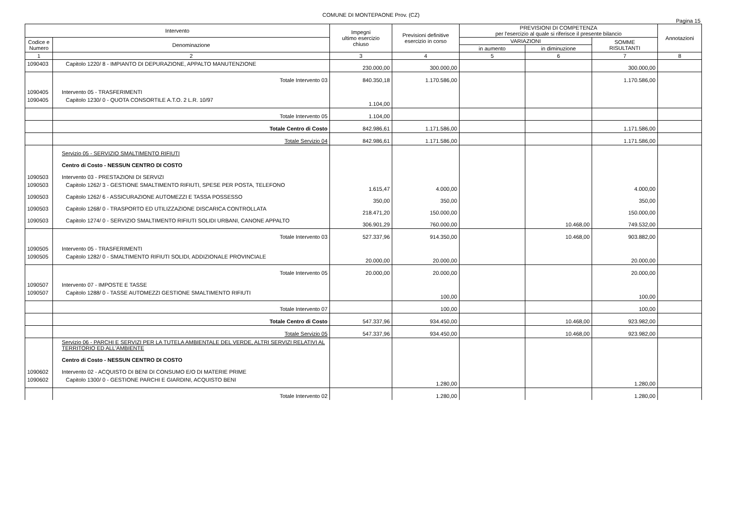COMUNE DI MONTEPAONE Prov. (CZ)
Pagina 15
| Intervento | | Impegni ultimo esercizio chiuso | Previsioni definitive esercizio in corso | PREVISIONI DI COMPETENZA per l'esercizio al quale si riferisce il presente bilancio | | | Annotazioni |
| --- | --- | --- | --- | --- | --- | --- | --- |
| Codice e Numero | Denominazione | | | VARIAZIONI | | SOMME RISULTANTI | |
| | | | | in aumento | in diminuzione | | |
| 1 | 2 | 3 | 4 | 5 | 6 | 7 | 8 |
| 1090403 | Capitolo 1220/ 8 - IMPIANTO DI DEPURAZIONE, APPALTO MANUTENZIONE | 230.000,00 | 300.000,00 | | | 300.000,00 | |
| | Totale Intervento 03 | 840.350,18 | 1.170.586,00 | | | 1.170.586,00 | |
| 1090405 | Intervento 05 - TRASFERIMENTI | | | | | | |
| 1090405 | Capitolo 1230/ 0 - QUOTA CONSORTILE A.T.O. 2 L.R. 10/97 | 1.104,00 | | | | | |
| | Totale Intervento 05 | 1.104,00 | | | | | |
| | Totale Centro di Costo | 842.986,61 | 1.171.586,00 | | | 1.171.586,00 | |
| | Totale Servizio 04 | 842.986,61 | 1.171.586,00 | | | 1.171.586,00 | |
| | Servizio 05 - SERVIZIO SMALTIMENTO RIFIUTI | | | | | | |
| | Centro di Costo - NESSUN CENTRO DI COSTO | | | | | | |
| 1090503 | Intervento 03 - PRESTAZIONI DI SERVIZI | | | | | | |
| 1090503 | Capitolo 1262/ 3 - GESTIONE SMALTIMENTO RIFIUTI, SPESE PER POSTA, TELEFONO | 1.615,47 | 4.000,00 | | | 4.000,00 | |
| 1090503 | Capitolo 1262/ 6 - ASSICURAZIONE AUTOMEZZI E TASSA POSSESSO | 350,00 | 350,00 | | | 350,00 | |
| 1090503 | Capitolo 1268/ 0 - TRASPORTO ED UTILIZZAZIONE DISCARICA CONTROLLATA | 218.471,20 | 150.000,00 | | | 150.000,00 | |
| 1090503 | Capitolo 1274/ 0 - SERVIZIO SMALTIMENTO RIFIUTI SOLIDI URBANI, CANONE APPALTO | 306.901,29 | 760.000,00 | | 10.468,00 | 749.532,00 | |
| | Totale Intervento 03 | 527.337,96 | 914.350,00 | | 10.468,00 | 903.882,00 | |
| 1090505 | Intervento 05 - TRASFERIMENTI | | | | | | |
| 1090505 | Capitolo 1282/ 0 - SMALTIMENTO RIFIUTI SOLIDI, ADDIZIONALE PROVINCIALE | 20.000,00 | 20.000,00 | | | 20.000,00 | |
| | Totale Intervento 05 | 20.000,00 | 20.000,00 | | | 20.000,00 | |
| 1090507 | Intervento 07 - IMPOSTE E TASSE | | | | | | |
| 1090507 | Capitolo 1288/ 0 - TASSE AUTOMEZZI GESTIONE SMALTIMENTO RIFIUTI | | 100,00 | | | 100,00 | |
| | Totale Intervento 07 | | 100,00 | | | 100,00 | |
| | Totale Centro di Costo | 547.337,96 | 934.450,00 | | 10.468,00 | 923.982,00 | |
| | Totale Servizio 05 | 547.337,96 | 934.450,00 | | 10.468,00 | 923.982,00 | |
| | Servizio 06 - PARCHI E SERVIZI PER LA TUTELA AMBIENTALE DEL VERDE, ALTRI SERVIZI RELATIVI AL TERRITORIO ED ALL'AMBIENTE | | | | | | |
| | Centro di Costo - NESSUN CENTRO DI COSTO | | | | | | |
| 1090602 | Intervento 02 - ACQUISTO DI BENI DI CONSUMO E/O DI MATERIE PRIME | | | | | | |
| 1090602 | Capitolo 1300/ 0 - GESTIONE PARCHI E GIARDINI, ACQUISTO BENI | | 1.280,00 | | | 1.280,00 | |
| | Totale Intervento 02 | | 1.280,00 | | | 1.280,00 | |